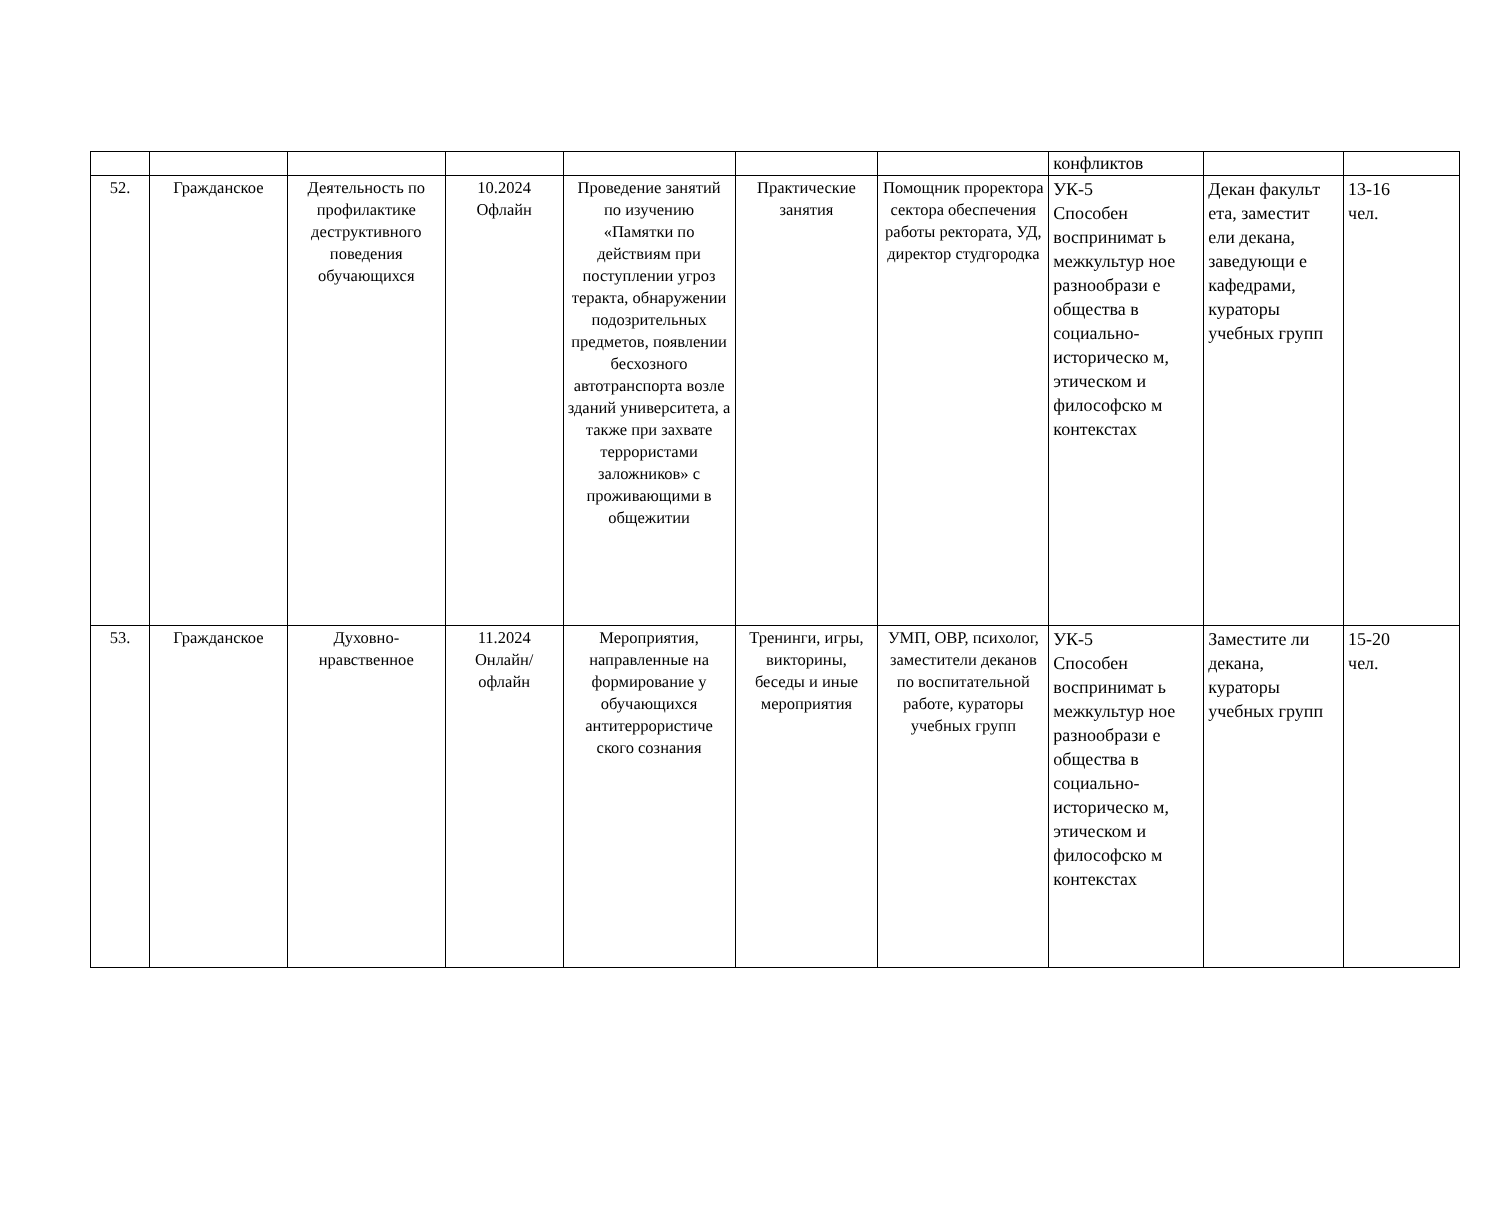| | | | | | | | конфликтов | | |
| 52. | Гражданское | Деятельность по профилактике деструктивного поведения обучающихся | 10.2024 Офлайн | Проведение занятий по изучению «Памятки по действиям при поступлении угроз теракта, обнаружении подозрительных предметов, появлении бесхозного автотранспорта возле зданий университета, а также при захвате террористами заложников» с проживающими в общежитии | Практические занятия | Помощник проректора сектора обеспечения работы ректората, УД, директор студгородка | УК-5 Способен воспринимат ь межкультур ное разнообрази е общества в социально-историческо м, этическом и философско м контекстах | Декан факульт ета, заместит ели декана, заведующи е кафедрами, кураторы учебных групп | 13-16 чел. |
| 53. | Гражданское | Духовно-нравственное | 11.2024 Онлайн/ офлайн | Мероприятия, направленные на формирование у обучающихся антитеррористиче ского сознания | Тренинги, игры, викторины, беседы и иные мероприятия | УМП, ОВР, психолог, заместители деканов по воспитательной работе, кураторы учебных групп | УК-5 Способен воспринимат ь межкультур ное разнообрази е общества в социально-историческо м, этическом и философско м контекстах | Заместите ли декана, кураторы учебных групп | 15-20 чел. |